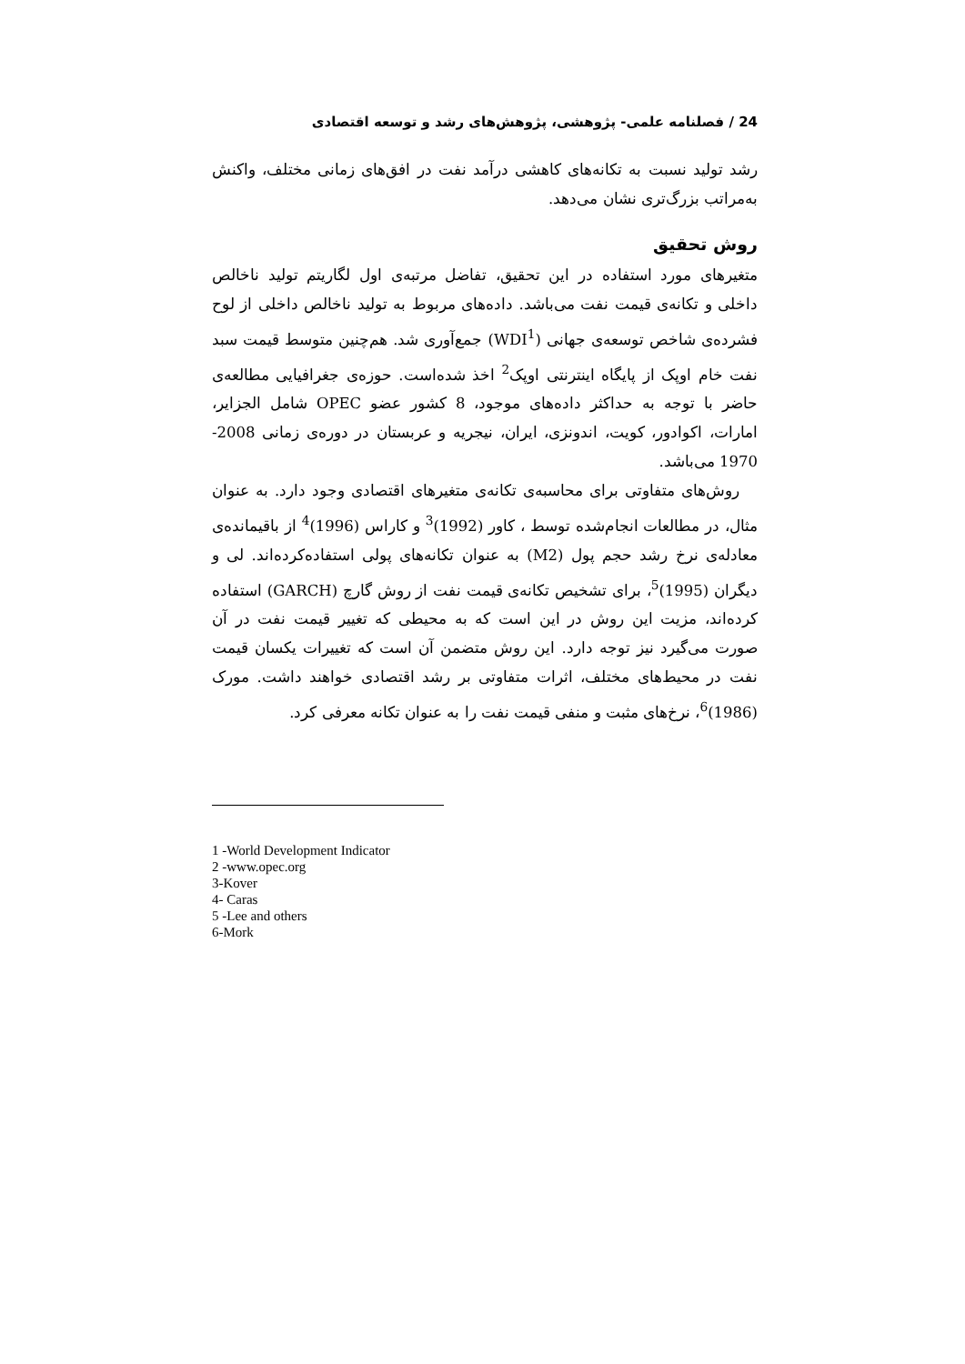24 / فصلنامه علمی- پژوهشی، پژوهش‌های رشد و توسعه اقتصادی
رشد تولید نسبت به تکانه‌های کاهشی درآمد نفت در افق‌های زمانی مختلف، واکنش به‌مراتب بزرگ‌تری نشان می‌دهد.
روش تحقیق
متغیرهای مورد استفاده در این تحقیق، تفاضل مرتبه‌ی اول لگاریتم تولید ناخالص داخلی و تکانه‌ی قیمت نفت می‌باشد. داده‌های مربوط به تولید ناخالص داخلی از لوح فشرده‌ی شاخص توسعه‌ی جهانی (WDI<sup>1</sup>) جمع‌آوری شد. هم‌چنین متوسط قیمت سبد نفت خام اوپک از پایگاه اینترنتی اوپک<sup>2</sup> اخذ شده‌است. حوزه‌ی جغرافیایی مطالعه‌ی حاضر با توجه به حداکثر داده‌های موجود، 8 کشور عضو OPEC شامل الجزایر، امارات، اکوادور، کویت، اندونزی، ایران، نیجریه و عربستان در دوره‌ی زمانی 2008-1970 می‌باشد.
روش‌های متفاوتی برای محاسبه‌ی تکانه‌ی متغیرهای اقتصادی وجود دارد. به عنوان مثال، در مطالعات انجام‌شده توسط ، کاور (1992)<sup>3</sup> و کاراس (1996)<sup>4</sup> از باقیمانده‌ی معادله‌ی نرخ رشد حجم پول (M2) به عنوان تکانه‌های پولی استفاده‌کرده‌اند. لی و دیگران (1995)<sup>5</sup>، برای تشخیص تکانه‌ی قیمت نفت از روش گارچ (GARCH) استفاده کرده‌اند، مزیت این روش در این است که به محیطی که تغییر قیمت نفت در آن صورت می‌گیرد نیز توجه دارد. این روش متضمن آن است که تغییرات یکسان قیمت نفت در محیط‌های مختلف، اثرات متفاوتی بر رشد اقتصادی خواهند داشت. مورک (1986)<sup>6</sup>، نرخ‌های مثبت و منفی قیمت نفت را به عنوان تکانه معرفی کرد.
1 -World Development Indicator
2 -www.opec.org
3-Kover
4- Caras
5 -Lee and others
6-Mork